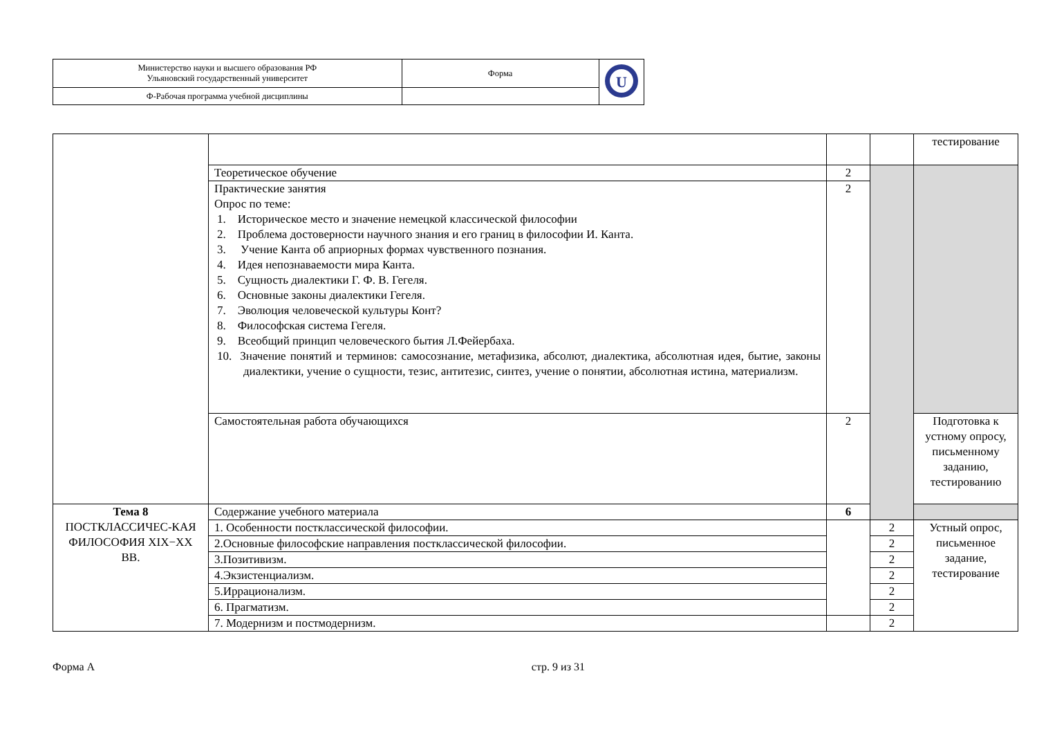| Министерство науки и высшего образования РФ Ульяновский государственный университет | Форма | U |
| Ф-Рабочая программа учебной дисциплины | | |
| | | | | тестирование |
| | Теоретическое обучение | 2 | | |
| | Практические занятия Опрос по теме: 1. Историческое место и значение немецкой классической философии 2. Проблема достоверности научного знания и его границ в философии И. Канта. 3. Учение Канта об априорных формах чувственного познания. 4. Идея непознаваемости мира Канта. 5. Сущность диалектики Г. Ф. В. Гегеля. 6. Основные законы диалектики Гегеля. 7. Эволюция человеческой культуры Конт? 8. Философская система Гегеля. 9. Всеобщий принцип человеческого бытия Л.Фейербаха. 10. Значение понятий и терминов: самосознание, метафизика, абсолют, диалектика, абсолютная идея, бытие, законы диалектики, учение о сущности, тезис, антитезис, синтез, учение о понятии, абсолютная истина, материализм. | 2 | | |
| | Самостоятельная работа обучающихся | 2 | | Подготовка к устному опросу, письменному заданию, тестированию |
| Тема 8 ПОСТКЛАССИЧЕС-КАЯ ФИЛОСОФИЯ XIX−XX ВВ. | Содержание учебного материала | 6 | | |
| | 1. Особенности постклассической философии. | | 2 | Устный опрос, письменное задание, тестирование |
| | 2.Основные философские направления постклассической философии. | | 2 | |
| | 3.Позитивизм. | | 2 | |
| | 4.Экзистенциализм. | | 2 | |
| | 5.Иррационализм. | | 2 | |
| | 6. Прагматизм. | | 2 | |
| | 7. Модернизм и постмодернизм. | | 2 | |
Форма А стр. 9 из 31